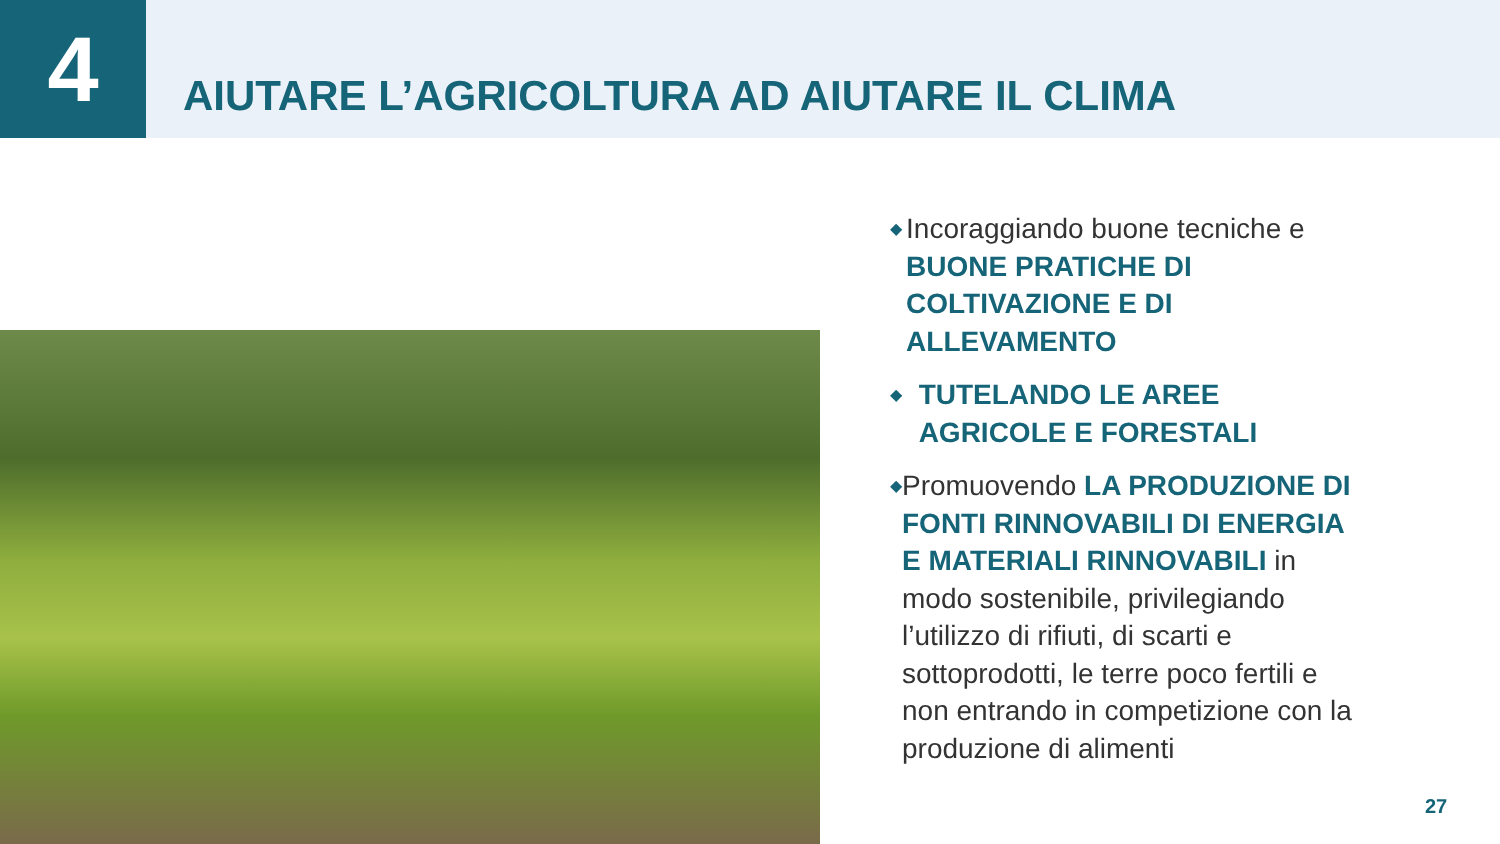4
AIUTARE L’AGRICOLTURA AD AIUTARE IL CLIMA
◆
Incoraggiando buone tecniche e BUONE PRATICHE DI COLTIVAZIONE E DI ALLEVAMENTO
◆
TUTELANDO LE AREE AGRICOLE E FORESTALI
◆
Promuovendo LA PRODUZIONE DI FONTI RINNOVABILI DI ENERGIA E MATERIALI RINNOVABILI in modo sostenibile, privilegiando l’utilizzo di rifiuti, di scarti e sottoprodotti, le terre poco fertili e non entrando in competizione con la produzione di alimenti
27